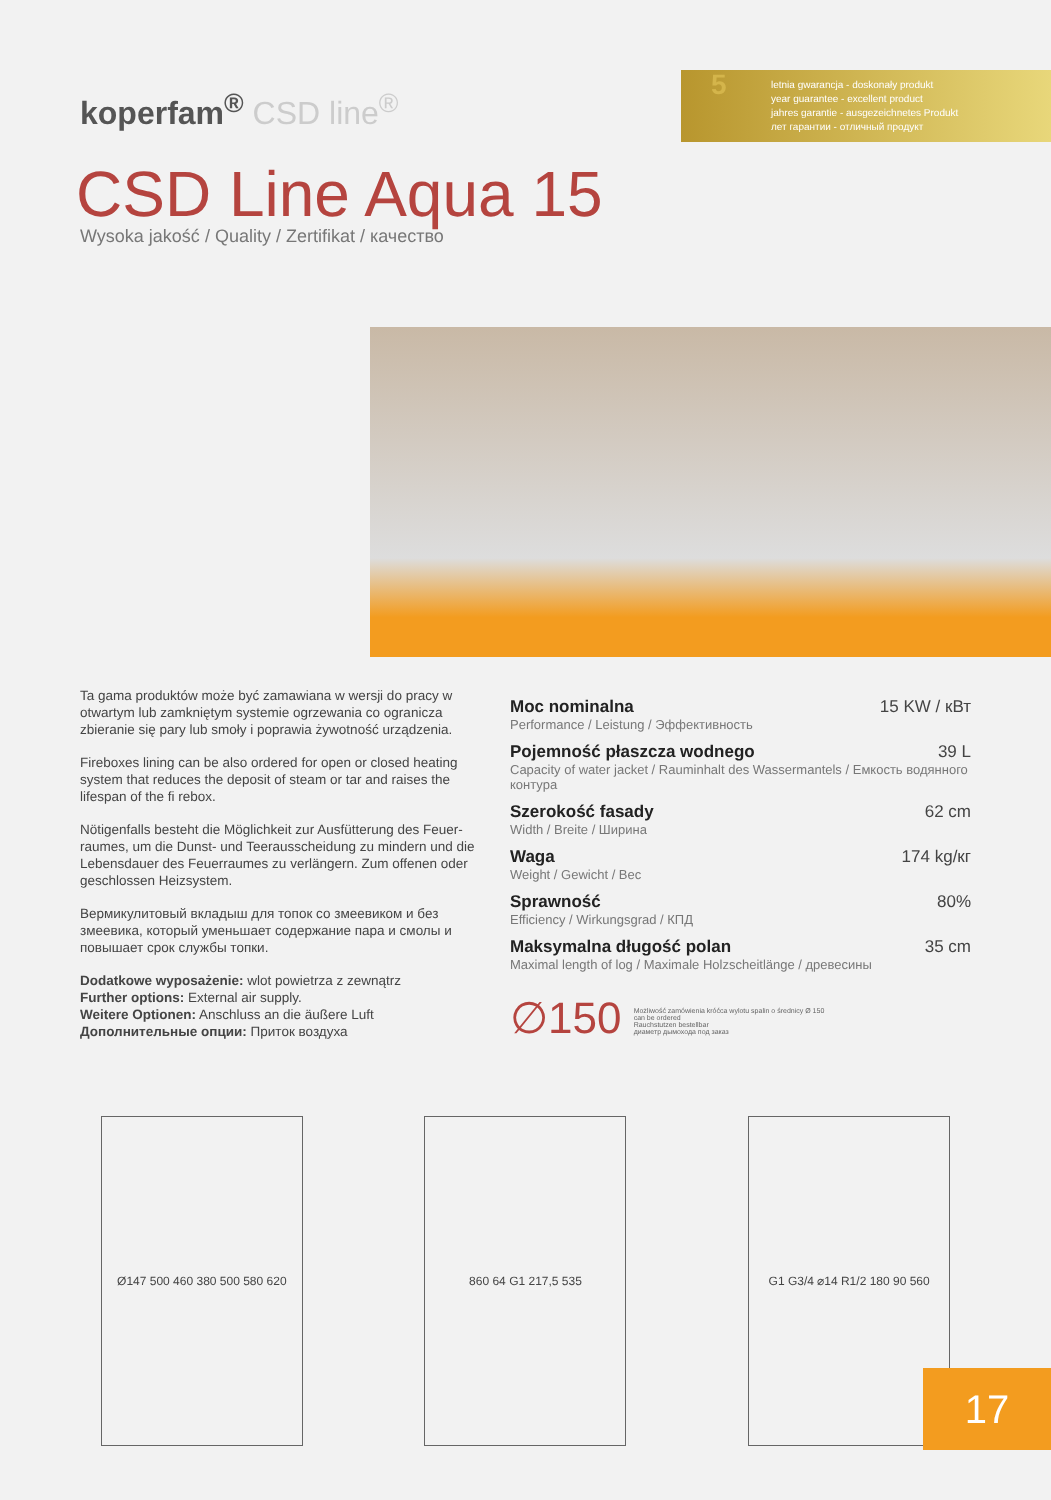koperfam<sup>®</sup> CSD line<sup>®</sup>
5 letnia gwarancja - doskonały produkt
year guarantee - excellent product
jahres garantie - ausgezeichnetes Produkt
лет гарантии - отличный продукт
CSD Line Aqua 15
Wysoka jakość / Quality / Zertifikat / качество
Ta gama produktów może być zamawiana w wersji do pracy w otwartym lub zamkniętym systemie ogrzewania co ogranicza zbieranie się pary lub smoły i poprawia żywotność urządzenia.
Fireboxes lining can be also ordered for open or closed heating system that reduces the deposit of steam or tar and raises the lifespan of the fi rebox.
Nötigenfalls besteht die Möglichkeit zur Ausfütterung des Feuer­raumes, um die Dunst- und Teerausscheidung zu mindern und die Lebensdauer des Feuerraumes zu verlängern. Zum offenen oder geschlossen Heizsystem.
Вермикулитовый вкладыш для топок со змеевиком и без змеевика, который уменьшает содержание пара и смолы и повышает срок службы топки.
Dodatkowe wyposażenie: wlot powietrza z zewnątrz
Further options: External air supply.
Weitere Optionen: Anschluss an die äußere Luft
Дополнительные опции: Приток воздуха
Moc nominalna 15 KW / кВт
Performance / Leistung / Эффективность
Pojemność płaszcza wodnego 39 L
Capacity of water jacket / Rauminhalt des Wassermantels / Емкость водянного контура
Szerokość fasady 62 cm
Width / Breite / Ширина
Waga 174 kg/кг
Weight / Gewicht / Вес
Sprawność 80%
Efficiency / Wirkungsgrad / КПД
Maksymalna długość polan 35 cm
Maximal length of log / Maximale Holzscheitlänge / древесины
∅150 Możliwość zamówienia króćca wylotu spalin o średnicy Ø 150
can be ordered
Rauchstutzen bestellbar
диаметр дымохода под заказ
Ø147 500 460 380 500 580 620
860 64 G1 217,5 535 G1 G3/4 ⌀14 R1/2 180 90 560
17